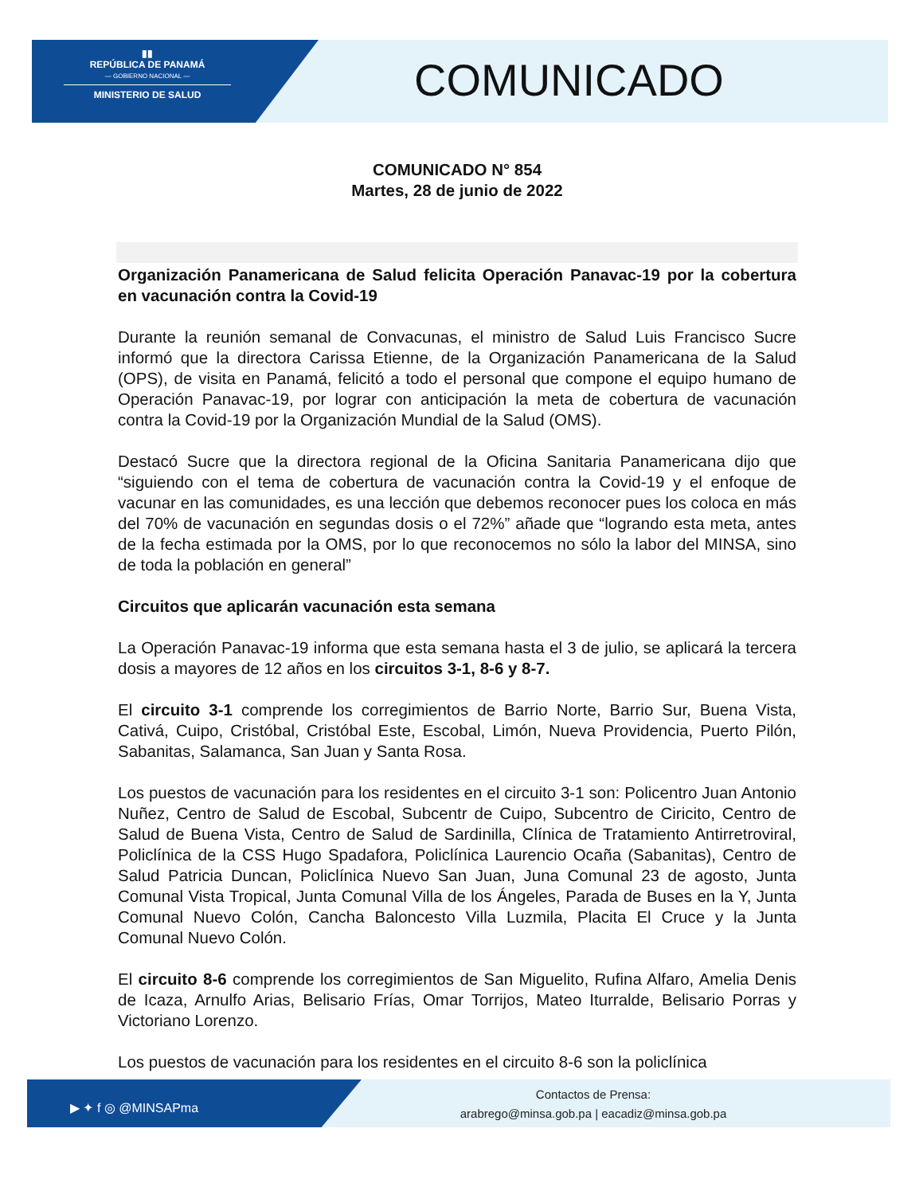▮▮
REPÚBLICA DE PANAMÁ
— GOBIERNO NACIONAL —
MINISTERIO DE SALUD
COMUNICADO
COMUNICADO N° 854
Martes, 28 de junio de 2022
Organización Panamericana de Salud felicita Operación Panavac-19 por la cobertura en vacunación contra la Covid-19
Durante la reunión semanal de Convacunas, el ministro de Salud Luis Francisco Sucre informó que la directora Carissa Etienne, de la Organización Panamericana de la Salud (OPS), de visita en Panamá, felicitó a todo el personal que compone el equipo humano de Operación Panavac-19, por lograr con anticipación la meta de cobertura de vacunación contra la Covid-19 por la Organización Mundial de la Salud (OMS).
Destacó Sucre que la directora regional de la Oficina Sanitaria Panamericana dijo que “siguiendo con el tema de cobertura de vacunación contra la Covid-19 y el enfoque de vacunar en las comunidades, es una lección que debemos reconocer pues los coloca en más del 70% de vacunación en segundas dosis o el 72%” añade que “logrando esta meta, antes de la fecha estimada por la OMS, por lo que reconocemos no sólo la labor del MINSA, sino de toda la población en general”
Circuitos que aplicarán vacunación esta semana
La Operación Panavac-19 informa que esta semana hasta el 3 de julio, se aplicará la tercera dosis a mayores de 12 años en los circuitos 3-1, 8-6 y 8-7.
El circuito 3-1 comprende los corregimientos de Barrio Norte, Barrio Sur, Buena Vista, Cativá, Cuipo, Cristóbal, Cristóbal Este, Escobal, Limón, Nueva Providencia, Puerto Pilón, Sabanitas, Salamanca, San Juan y Santa Rosa.
Los puestos de vacunación para los residentes en el circuito 3-1 son: Policentro Juan Antonio Nuñez, Centro de Salud de Escobal, Subcentr de Cuipo, Subcentro de Ciricito, Centro de Salud de Buena Vista, Centro de Salud de Sardinilla, Clínica de Tratamiento Antirretroviral, Policlínica de la CSS Hugo Spadafora, Policlínica Laurencio Ocaña (Sabanitas), Centro de Salud Patricia Duncan, Policlínica Nuevo San Juan, Juna Comunal 23 de agosto, Junta Comunal Vista Tropical, Junta Comunal Villa de los Ángeles, Parada de Buses en la Y, Junta Comunal Nuevo Colón, Cancha Baloncesto Villa Luzmila, Placita El Cruce y la Junta Comunal Nuevo Colón.
El circuito 8-6 comprende los corregimientos de San Miguelito, Rufina Alfaro, Amelia Denis de Icaza, Arnulfo Arias, Belisario Frías, Omar Torrijos, Mateo Iturralde, Belisario Porras y Victoriano Lorenzo.
Los puestos de vacunación para los residentes en el circuito 8-6 son la policlínica
▶ ✦ f ◎ @MINSAPma
Contactos de Prensa:
arabrego@minsa.gob.pa | eacadiz@minsa.gob.pa